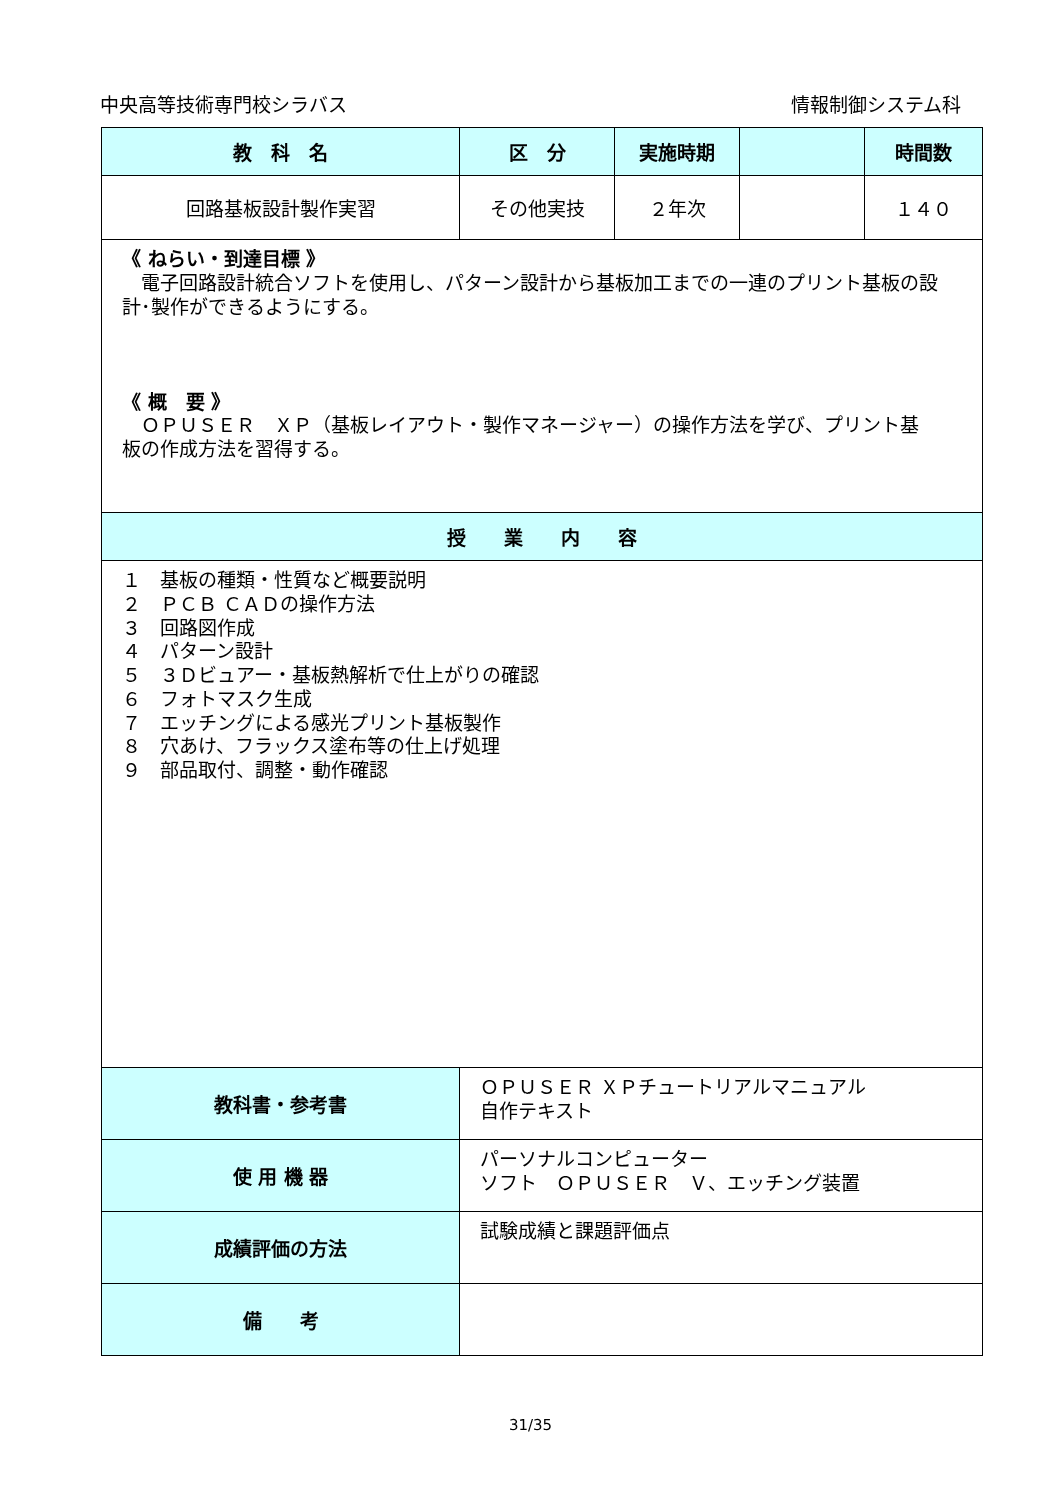中央高等技術専門校シラバス 情報制御システム科
| 教 科 名 | 区 分 | 実施時期 | | 時間数 |
| --- | --- | --- | --- | --- |
| 回路基板設計製作実習 | その他実技 | ２年次 | | １４０ |
| 《 ねらい・到達目標 》 電子回路設計統合ソフトを使用し、パターン設計から基板加工までの一連のプリント基板の設計･製作ができるようにする。 《 概 要 》 ＯＰＵＳＥＲ ＸＰ（基板レイアウト・製作マネージャー）の操作方法を学び、プリント基 板の作成方法を習得する。 | | | | |
| 授 業 内 容 | | | | |
| １ 基板の種類・性質など概要説明 ２ ＰＣＢ ＣＡＤの操作方法 ３ 回路図作成 ４ パターン設計 ５ ３Ｄビュアー・基板熱解析で仕上がりの確認 ６ フォトマスク生成 ７ エッチングによる感光プリント基板製作 ８ 穴あけ、フラックス塗布等の仕上げ処理 ９ 部品取付、調整・動作確認 | | | | |
| 教科書・参考書 | ＯＰＵＳＥＲ ＸＰチュートリアルマニュアル 自作テキスト | | | |
| 使 用 機 器 | パーソナルコンピューター ソフト ＯＰＵＳＥＲ Ｖ、エッチング装置 | | | |
| 成績評価の方法 | 試験成績と課題評価点 | | | |
| 備 考 | | | | |
31/35